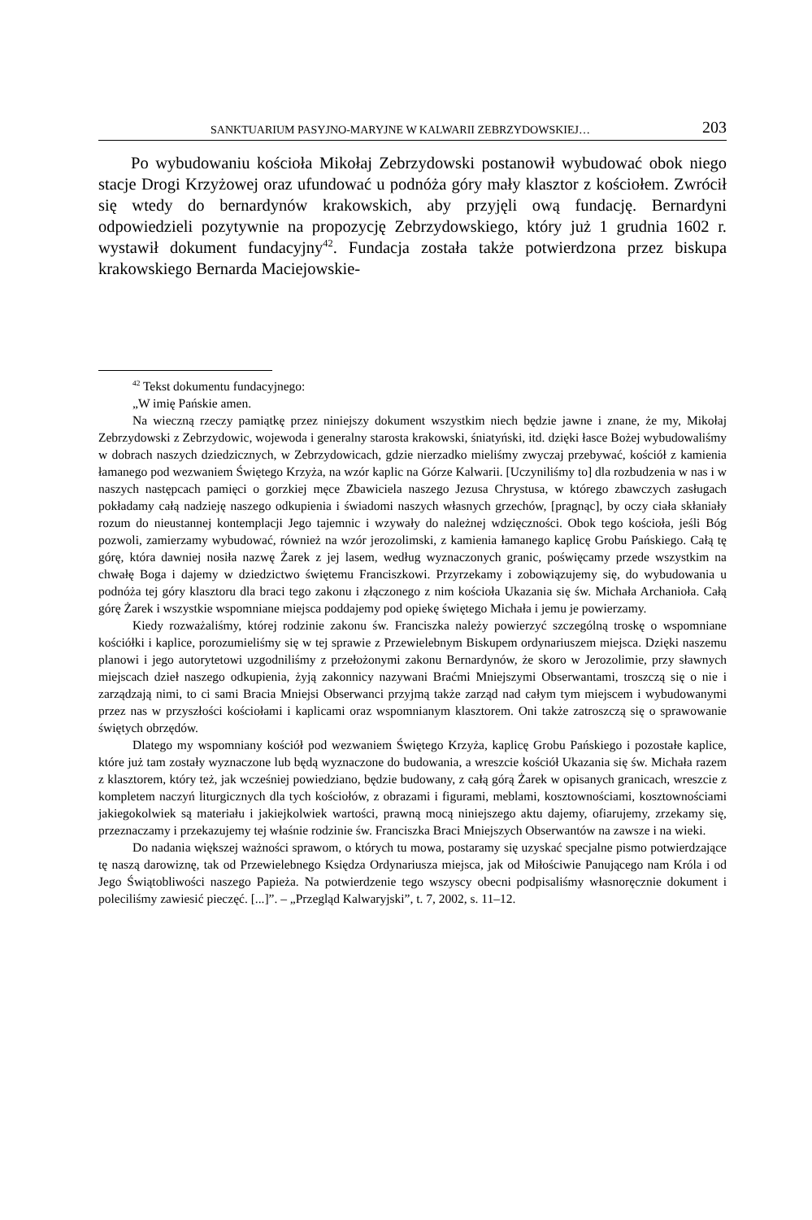SANKTUARIUM PASYJNO-MARYJNE W KALWARII ZEBRZYDOWSKIEJ… 203
Po wybudowaniu kościoła Mikołaj Zebrzydowski postanowił wybudować obok niego stacje Drogi Krzyżowej oraz ufundować u podnóża góry mały klasztor z kościołem. Zwrócił się wtedy do bernardynów krakowskich, aby przyjęli ową fundację. Bernardyni odpowiedzieli pozytywnie na propozycję Zebrzydowskiego, który już 1 grudnia 1602 r. wystawił dokument fundacyjny<sup>42</sup>. Fundacja została także potwierdzona przez biskupa krakowskiego Bernarda Maciejowskie-
<sup>42</sup> Tekst dokumentu fundacyjnego:
„W imię Pańskie amen.
Na wieczną rzeczy pamiątkę przez niniejszy dokument wszystkim niech będzie jawne i znane, że my, Mikołaj Zebrzydowski z Zebrzydowic, wojewoda i generalny starosta krakowski, śniatyński, itd. dzięki łasce Bożej wybudowaliśmy w dobrach naszych dziedzicznych, w Zebrzydowicach, gdzie nierzadko mieliśmy zwyczaj przebywać, kościół z kamienia łamanego pod wezwaniem Świętego Krzyża, na wzór kaplic na Górze Kalwarii. [Uczyniliśmy to] dla rozbudzenia w nas i w naszych następcach pamięci o gorzkiej męce Zbawiciela naszego Jezusa Chrystusa, w którego zbawczych zasługach pokładamy całą nadzieję naszego odkupienia i świadomi naszych własnych grzechów, [pragnąc], by oczy ciała skłaniały rozum do nieustannej kontemplacji Jego tajemnic i wzywały do należnej wdzięczności. Obok tego kościoła, jeśli Bóg pozwoli, zamierzamy wybudować, również na wzór jerozolimski, z kamienia łamanego kaplicę Grobu Pańskiego. Całą tę górę, która dawniej nosiła nazwę Żarek z jej lasem, według wyznaczonych granic, poświęcamy przede wszystkim na chwałę Boga i dajemy w dziedzictwo świętemu Franciszkowi. Przyrzekamy i zobowiązujemy się, do wybudowania u podnóża tej góry klasztoru dla braci tego zakonu i złączonego z nim kościoła Ukazania się św. Michała Archanioła. Całą górę Żarek i wszystkie wspomniane miejsca poddajemy pod opiekę świętego Michała i jemu je powierzamy.
Kiedy rozważaliśmy, której rodzinie zakonu św. Franciszka należy powierzyć szczególną troskę o wspomniane kościółki i kaplice, porozumieliśmy się w tej sprawie z Przewielebnym Biskupem ordynariuszem miejsca. Dzięki naszemu planowi i jego autorytetowi uzgodniliśmy z przełożonymi zakonu Bernardynów, że skoro w Jerozolimie, przy sławnych miejscach dzieł naszego odkupienia, żyją zakonnicy nazywani Braćmi Mniejszymi Obserwantami, troszczą się o nie i zarządzają nimi, to ci sami Bracia Mniejsi Obserwanci przyjmą także zarząd nad całym tym miejscem i wybudowanymi przez nas w przyszłości kościołami i kaplicami oraz wspomnianym klasztorem. Oni także zatroszczą się o sprawowanie świętych obrzędów.
Dlatego my wspomniany kościół pod wezwaniem Świętego Krzyża, kaplicę Grobu Pańskiego i pozostałe kaplice, które już tam zostały wyznaczone lub będą wyznaczone do budowania, a wreszcie kościół Ukazania się św. Michała razem z klasztorem, który też, jak wcześniej powiedziano, będzie budowany, z całą górą Żarek w opisanych granicach, wreszcie z kompletem naczyń liturgicznych dla tych kościołów, z obrazami i figurami, meblami, kosztownościami, kosztownościami jakiegokolwiek są materiału i jakiejkolwiek wartości, prawną mocą niniejszego aktu dajemy, ofiarujemy, zrzekamy się, przeznaczamy i przekazujemy tej właśnie rodzinie św. Franciszka Braci Mniejszych Obserwantów na zawsze i na wieki.
Do nadania większej ważności sprawom, o których tu mowa, postaramy się uzyskać specjalne pismo potwierdzające tę naszą darowiznę, tak od Przewielebnego Księdza Ordynariusza miejsca, jak od Miłościwie Panującego nam Króla i od Jego Świątobliwości naszego Papieża. Na potwierdzenie tego wszyscy obecni podpisaliśmy własnoręcznie dokument i poleciliśmy zawiesić pieczęć. [...]”. – „Przegląd Kalwaryjski”, t. 7, 2002, s. 11–12.